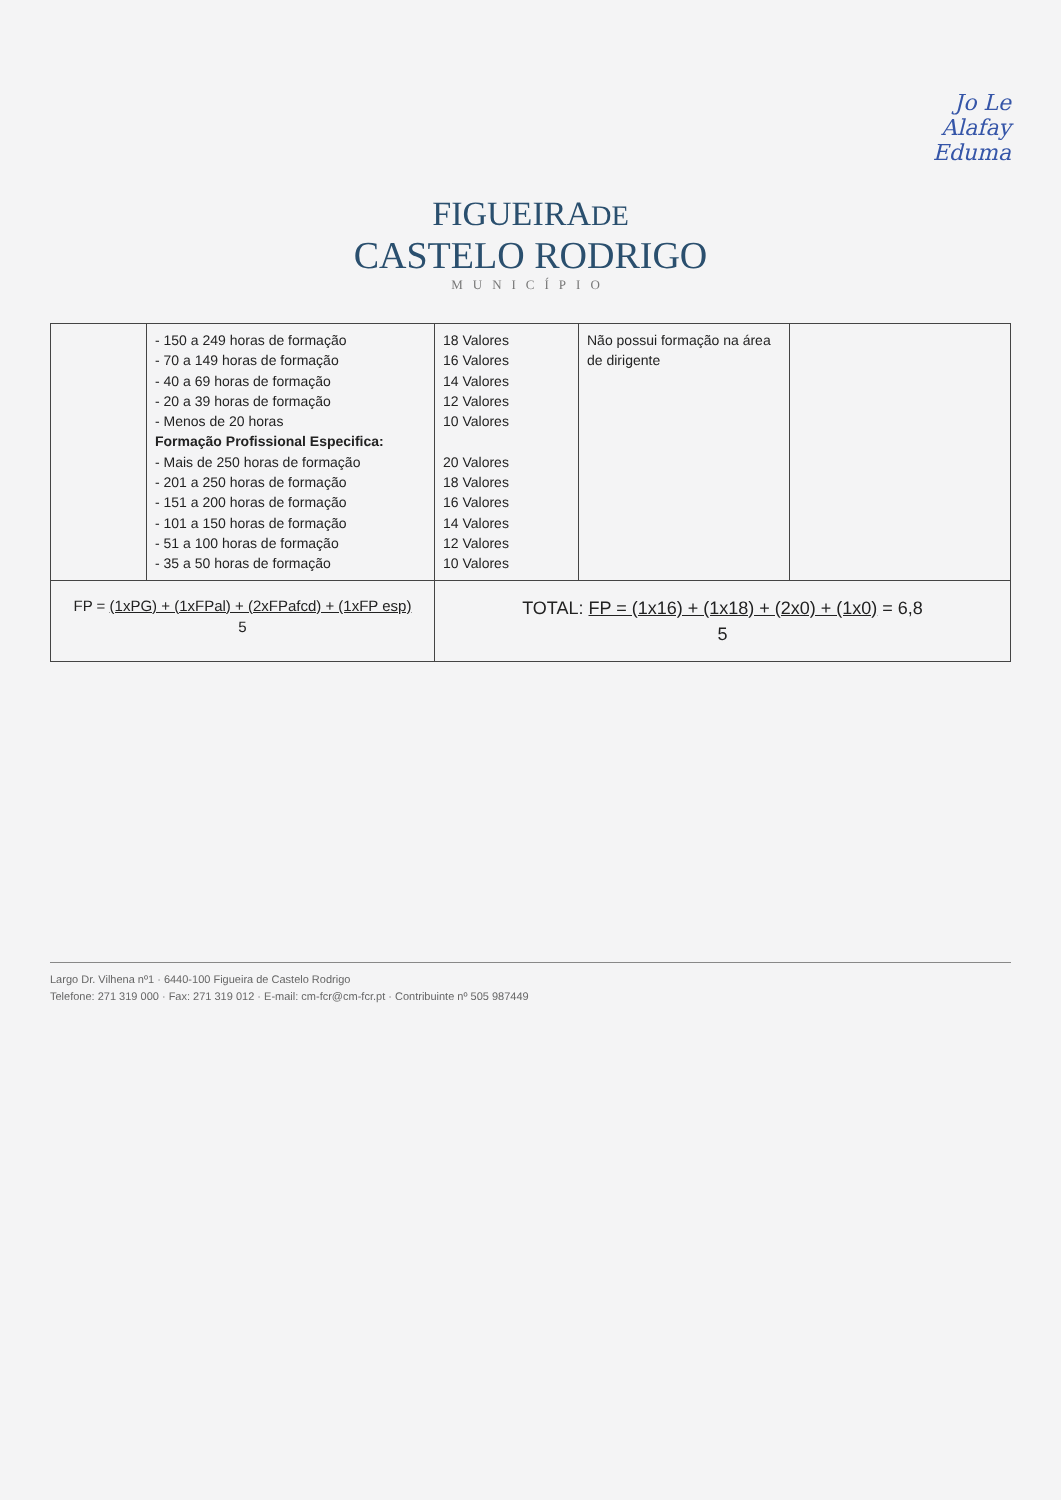Jo Le
Alafay
Eduma
FIGUEIRADE
CASTELO RODRIGO
MUNICÍPIO
| | - 150 a 249 horas de formação - 70 a 149 horas de formação - 40 a 69 horas de formação - 20 a 39 horas de formação - Menos de 20 horas Formação Profissional Especifica: - Mais de 250 horas de formação - 201 a 250 horas de formação - 151 a 200 horas de formação - 101 a 150 horas de formação - 51 a 100 horas de formação - 35 a 50 horas de formação | 18 Valores 16 Valores 14 Valores 12 Valores 10 Valores 20 Valores 18 Valores 16 Valores 14 Valores 12 Valores 10 Valores | Não possui formação na área de dirigente | |
| FP = (1xPG) + (1xFPal) + (2xFPafcd) + (1xFP esp) 5 | | TOTAL: FP = (1x16) + (1x18) + (2x0) + (1x0) = 6,8 5 | | |
Largo Dr. Vilhena nº1 · 6440-100 Figueira de Castelo Rodrigo
Telefone: 271 319 000 · Fax: 271 319 012 · E-mail: cm-fcr@cm-fcr.pt · Contribuinte nº 505 987449